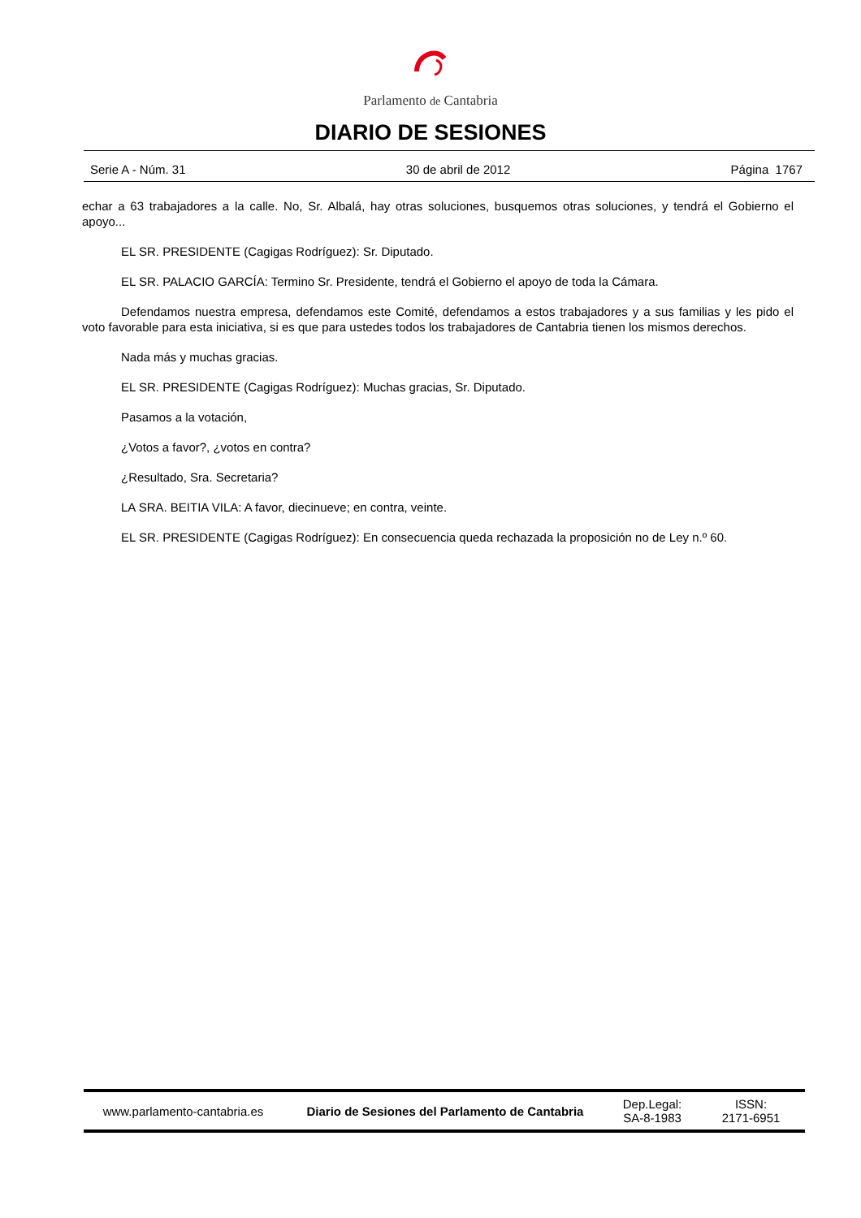Parlamento de Cantabria
DIARIO DE SESIONES
Serie A - Núm. 31 30 de abril de 2012 Página 1767
echar a 63 trabajadores a la calle. No, Sr. Albalá, hay otras soluciones, busquemos otras soluciones, y tendrá el Gobierno el apoyo...
EL SR. PRESIDENTE (Cagigas Rodríguez): Sr. Diputado.
EL SR. PALACIO GARCÍA: Termino Sr. Presidente, tendrá el Gobierno el apoyo de toda la Cámara.
Defendamos nuestra empresa, defendamos este Comité, defendamos a estos trabajadores y a sus familias y les pido el voto favorable para esta iniciativa, si es que para ustedes todos los trabajadores de Cantabria tienen los mismos derechos.
Nada más y muchas gracias.
EL SR. PRESIDENTE (Cagigas Rodríguez): Muchas gracias, Sr. Diputado.
Pasamos a la votación,
¿Votos a favor?, ¿votos en contra?
¿Resultado, Sra. Secretaria?
LA SRA. BEITIA VILA: A favor, diecinueve; en contra, veinte.
EL SR. PRESIDENTE (Cagigas Rodríguez): En consecuencia queda rechazada la proposición no de Ley n.º 60.
www.parlamento-cantabria.es
Diario de Sesiones del Parlamento de Cantabria
Dep.Legal:
SA-8-1983
ISSN:
2171-6951